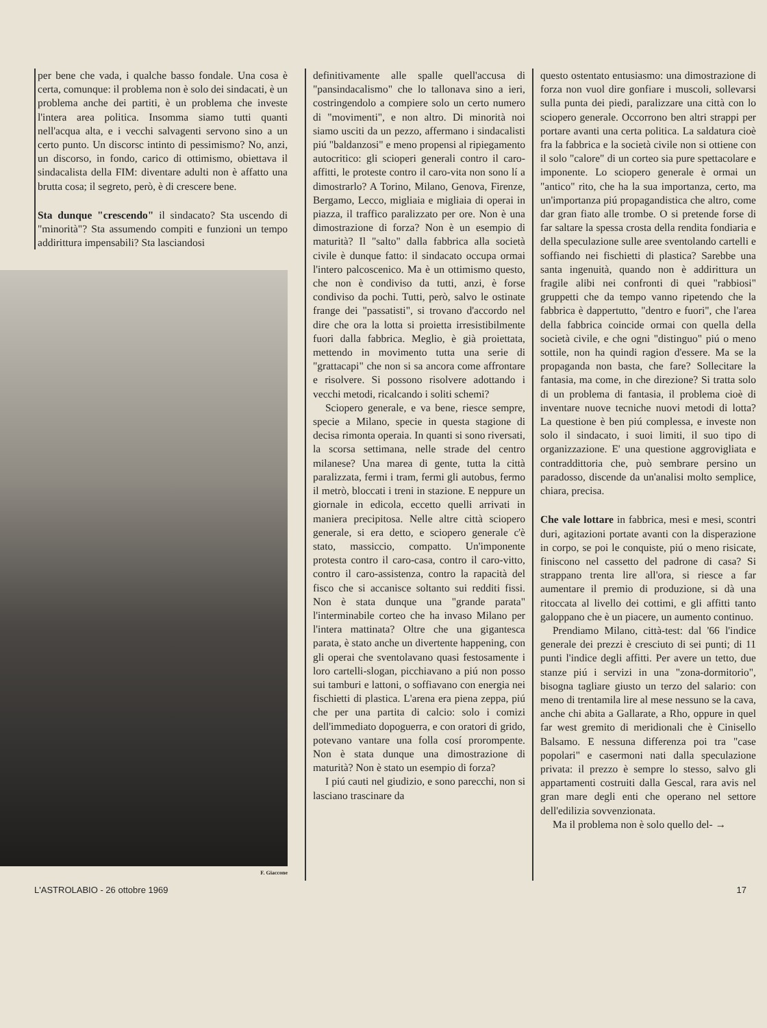per bene che vada, i qualche basso fondale. Una cosa è certa, comunque: il problema non è solo dei sindacati, è un problema anche dei partiti, è un problema che investe l'intera area politica. Insomma siamo tutti quanti nell'acqua alta, e i vecchi salvagenti servono sino a un certo punto. Un discorsc intinto di pessimismo? No, anzi, un discorso, in fondo, carico di ottimismo, obiettava il sindacalista della FIM: diventare adulti non è affatto una brutta cosa; il segreto, però, è di crescere bene.
Sta dunque "crescendo" il sindacato? Sta uscendo di "minorità"? Sta assumendo compiti e funzioni un tempo addirittura impensabili? Sta lasciandosi
F. Giaccone
definitivamente alle spalle quell'accusa di "pansindacalismo" che lo tallonava sino a ieri, costringendolo a compiere solo un certo numero di "movimenti", e non altro. Di minorità noi siamo usciti da un pezzo, affermano i sindacalisti piú "baldanzosi" e meno propensi al ripiegamento autocritico: gli scioperi generali contro il caro-affitti, le proteste contro il caro-vita non sono lí a dimostrarlo? A Torino, Milano, Genova, Firenze, Bergamo, Lecco, migliaia e migliaia di operai in piazza, il traffico paralizzato per ore. Non è una dimostrazione di forza? Non è un esempio di maturità? Il "salto" dalla fabbrica alla società civile è dunque fatto: il sindacato occupa ormai l'intero palcoscenico. Ma è un ottimismo questo, che non è condiviso da tutti, anzi, è forse condiviso da pochi. Tutti, però, salvo le ostinate frange dei "passatisti", si trovano d'accordo nel dire che ora la lotta si proietta irresistibilmente fuori dalla fabbrica. Meglio, è già proiettata, mettendo in movimento tutta una serie di "grattacapi" che non si sa ancora come affrontare e risolvere. Si possono risolvere adottando i vecchi metodi, ricalcando i soliti schemi?
Sciopero generale, e va bene, riesce sempre, specie a Milano, specie in questa stagione di decisa rimonta operaia. In quanti si sono riversati, la scorsa settimana, nelle strade del centro milanese? Una marea di gente, tutta la città paralizzata, fermi i tram, fermi gli autobus, fermo il metrò, bloccati i treni in stazione. E neppure un giornale in edicola, eccetto quelli arrivati in maniera precipitosa. Nelle altre città sciopero generale, si era detto, e sciopero generale c'è stato, massiccio, compatto. Un'imponente protesta contro il caro-casa, contro il caro-vitto, contro il caro-assistenza, contro la rapacità del fisco che si accanisce soltanto sui redditi fissi. Non è stata dunque una "grande parata" l'interminabile corteo che ha invaso Milano per l'intera mattinata? Oltre che una gigantesca parata, è stato anche un divertente happening, con gli operai che sventolavano quasi festosamente i loro cartelli-slogan, picchiavano a piú non posso sui tamburi e lattoni, o soffiavano con energia nei fischietti di plastica. L'arena era piena zeppa, piú che per una partita di calcio: solo i comizi dell'immediato dopoguerra, e con oratori di grido, potevano vantare una folla cosí prorompente. Non è stata dunque una dimostrazione di maturità? Non è stato un esempio di forza?
I piú cauti nel giudizio, e sono parecchi, non si lasciano trascinare da
questo ostentato entusiasmo: una dimostrazione di forza non vuol dire gonfiare i muscoli, sollevarsi sulla punta dei piedi, paralizzare una città con lo sciopero generale. Occorrono ben altri strappi per portare avanti una certa politica. La saldatura cioè fra la fabbrica e la società civile non si ottiene con il solo "calore" di un corteo sia pure spettacolare e imponente. Lo sciopero generale è ormai un "antico" rito, che ha la sua importanza, certo, ma un'importanza piú propagandistica che altro, come dar gran fiato alle trombe. O si pretende forse di far saltare la spessa crosta della rendita fondiaria e della speculazione sulle aree sventolando cartelli e soffiando nei fischietti di plastica? Sarebbe una santa ingenuità, quando non è addirittura un fragile alibi nei confronti di quei "rabbiosi" gruppetti che da tempo vanno ripetendo che la fabbrica è dappertutto, "dentro e fuori", che l'area della fabbrica coincide ormai con quella della società civile, e che ogni "distinguo" piú o meno sottile, non ha quindi ragion d'essere. Ma se la propaganda non basta, che fare? Sollecitare la fantasia, ma come, in che direzione? Si tratta solo di un problema di fantasia, il problema cioè di inventare nuove tecniche nuovi metodi di lotta? La questione è ben piú complessa, e investe non solo il sindacato, i suoi limiti, il suo tipo di organizzazione. E' una questione aggrovigliata e contraddittoria che, può sembrare persino un paradosso, discende da un'analisi molto semplice, chiara, precisa.
Che vale lottare in fabbrica, mesi e mesi, scontri duri, agitazioni portate avanti con la disperazione in corpo, se poi le conquiste, piú o meno risicate, finiscono nel cassetto del padrone di casa? Si strappano trenta lire all'ora, si riesce a far aumentare il premio di produzione, si dà una ritoccata al livello dei cottimi, e gli affitti tanto galoppano che è un piacere, un aumento continuo.
Prendiamo Milano, città-test: dal '66 l'indice generale dei prezzi è cresciuto di sei punti; di 11 punti l'indice degli affitti. Per avere un tetto, due stanze piú i servizi in una "zona-dormitorio", bisogna tagliare giusto un terzo del salario: con meno di trentamila lire al mese nessuno se la cava, anche chi abita a Gallarate, a Rho, oppure in quel far west gremito di meridionali che è Cinisello Balsamo. E nessuna differenza poi tra "case popolari" e casermoni nati dalla speculazione privata: il prezzo è sempre lo stesso, salvo gli appartamenti costruiti dalla Gescal, rara avis nel gran mare degli enti che operano nel settore dell'edilizia sovvenzionata.
Ma il problema non è solo quello del- →
L'ASTROLABIO - 26 ottobre 1969 17